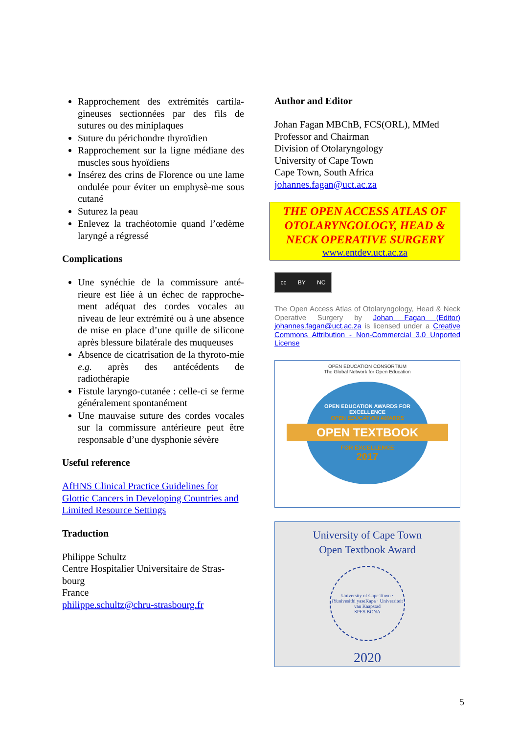Rapprochement des extrémités cartila-gineuses sectionnées par des fils de sutures ou des miniplaques
Suture du périchondre thyroïdien
Rapprochement sur la ligne médiane des muscles sous hyoïdiens
Insérez des crins de Florence ou une lame ondulée pour éviter un emphysè-me sous cutané
Suturez la peau
Enlevez la trachéotomie quand l’œdème laryngé a régressé
Complications
Une synéchie de la commissure anté-rieure est liée à un échec de rapproche-ment adéquat des cordes vocales au niveau de leur extrémité ou à une absence de mise en place d’une quille de silicone après blessure bilatérale des muqueuses
Absence de cicatrisation de la thyroto-mie e.g. après des antécédents de radiothérapie
Fistule laryngo-cutanée : celle-ci se ferme généralement spontanément
Une mauvaise suture des cordes vocales sur la commissure antérieure peut être responsable d’une dysphonie sévère
Useful reference
AfHNS Clinical Practice Guidelines for Glottic Cancers in Developing Countries and Limited Resource Settings
Traduction
Philippe Schultz
Centre Hospitalier Universitaire de Stras-bourg
France
philippe.schultz@chru-strasbourg.fr
Author and Editor
Johan Fagan MBChB, FCS(ORL), MMed
Professor and Chairman
Division of Otolaryngology
University of Cape Town
Cape Town, South Africa
johannes.fagan@uct.ac.za
THE OPEN ACCESS ATLAS OF OTOLARYNGOLOGY, HEAD & NECK OPERATIVE SURGERY
www.entdev.uct.ac.za
cc BY NC
The Open Access Atlas of Otolaryngology, Head & Neck Operative Surgery by Johan Fagan (Editor) johannes.fagan@uct.ac.za is licensed under a Creative Commons Attribution - Non-Commercial 3.0 Unported License
OPEN EDUCATION CONSORTIUM
The Global Network for Open Education
OPEN EDUCATION AWARDS FOR EXCELLENCE
OPEN EDUCATION AWARDS
OPEN TEXTBOOK
FOR EXCELLENCE
2017
University of Cape Town
Open Textbook Award
University of Cape Town · iYunivesithi yaseKapa · Universiteit van Kaapstad
SPES BONA
2020
5